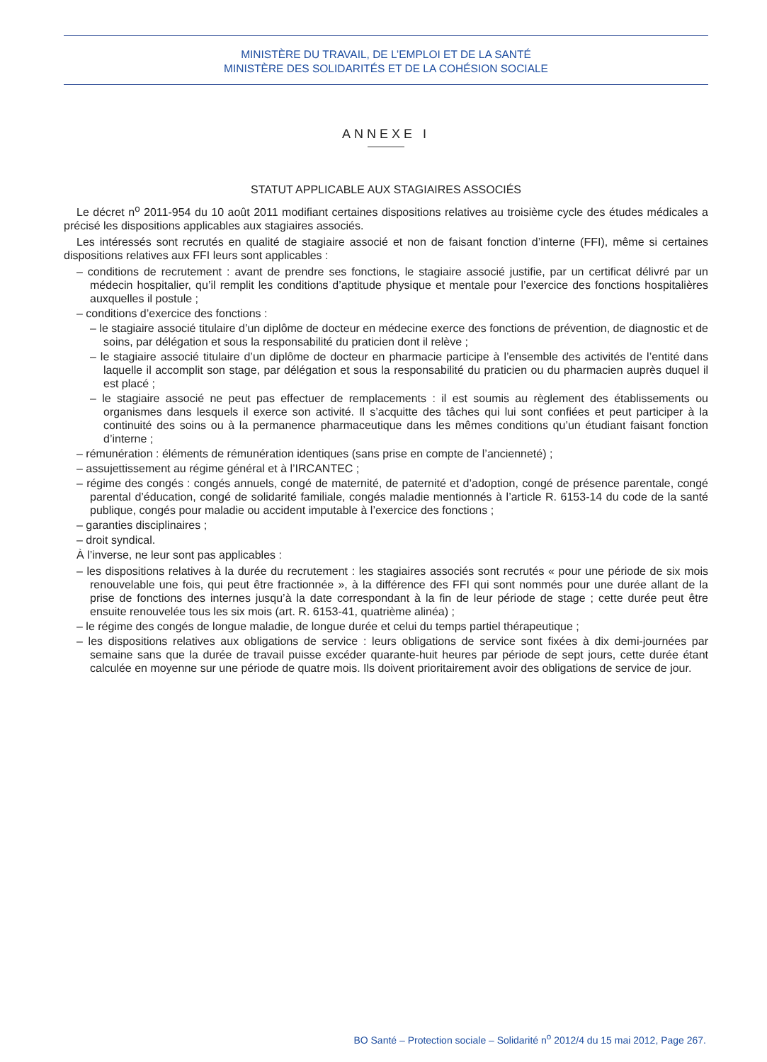MINISTÈRE DU TRAVAIL, DE L’EMPLOI ET DE LA SANTÉ
MINISTÈRE DES SOLIDARITÉS ET DE LA COHÉSION SOCIALE
ANNEXE I
STATUT APPLICABLE AUX STAGIAIRES ASSOCIÉS
Le décret n<sup>o</sup> 2011-954 du 10 août 2011 modifiant certaines dispositions relatives au troisième cycle des études médicales a précisé les dispositions applicables aux stagiaires associés.
Les intéressés sont recrutés en qualité de stagiaire associé et non de faisant fonction d’interne (FFI), même si certaines dispositions relatives aux FFI leurs sont applicables :
– conditions de recrutement : avant de prendre ses fonctions, le stagiaire associé justifie, par un certificat délivré par un médecin hospitalier, qu’il remplit les conditions d’aptitude physique et mentale pour l’exercice des fonctions hospitalières auxquelles il postule ;
– conditions d’exercice des fonctions :
– le stagiaire associé titulaire d’un diplôme de docteur en médecine exerce des fonctions de prévention, de diagnostic et de soins, par délégation et sous la responsabilité du praticien dont il relève ;
– le stagiaire associé titulaire d’un diplôme de docteur en pharmacie participe à l’ensemble des activités de l’entité dans laquelle il accomplit son stage, par délégation et sous la responsabilité du praticien ou du pharmacien auprès duquel il est placé ;
– le stagiaire associé ne peut pas effectuer de remplacements : il est soumis au règlement des établissements ou organismes dans lesquels il exerce son activité. Il s’acquitte des tâches qui lui sont confiées et peut participer à la continuité des soins ou à la permanence pharmaceutique dans les mêmes conditions qu’un étudiant faisant fonction d’interne ;
– rémunération : éléments de rémunération identiques (sans prise en compte de l’ancienneté) ;
– assujettissement au régime général et à l’IRCANTEC ;
– régime des congés : congés annuels, congé de maternité, de paternité et d’adoption, congé de présence parentale, congé parental d’éducation, congé de solidarité familiale, congés maladie mentionnés à l’article R. 6153-14 du code de la santé publique, congés pour maladie ou accident imputable à l’exercice des fonctions ;
– garanties disciplinaires ;
– droit syndical.
À l’inverse, ne leur sont pas applicables :
– les dispositions relatives à la durée du recrutement : les stagiaires associés sont recrutés « pour une période de six mois renouvelable une fois, qui peut être fractionnée », à la différence des FFI qui sont nommés pour une durée allant de la prise de fonctions des internes jusqu’à la date correspondant à la fin de leur période de stage ; cette durée peut être ensuite renouvelée tous les six mois (art. R. 6153-41, quatrième alinéa) ;
– le régime des congés de longue maladie, de longue durée et celui du temps partiel thérapeutique ;
– les dispositions relatives aux obligations de service : leurs obligations de service sont fixées à dix demi-journées par semaine sans que la durée de travail puisse excéder quarante-huit heures par période de sept jours, cette durée étant calculée en moyenne sur une période de quatre mois. Ils doivent prioritairement avoir des obligations de service de jour.
BO Santé – Protection sociale – Solidarité n<sup>o</sup> 2012/4 du 15 mai 2012, Page 267.